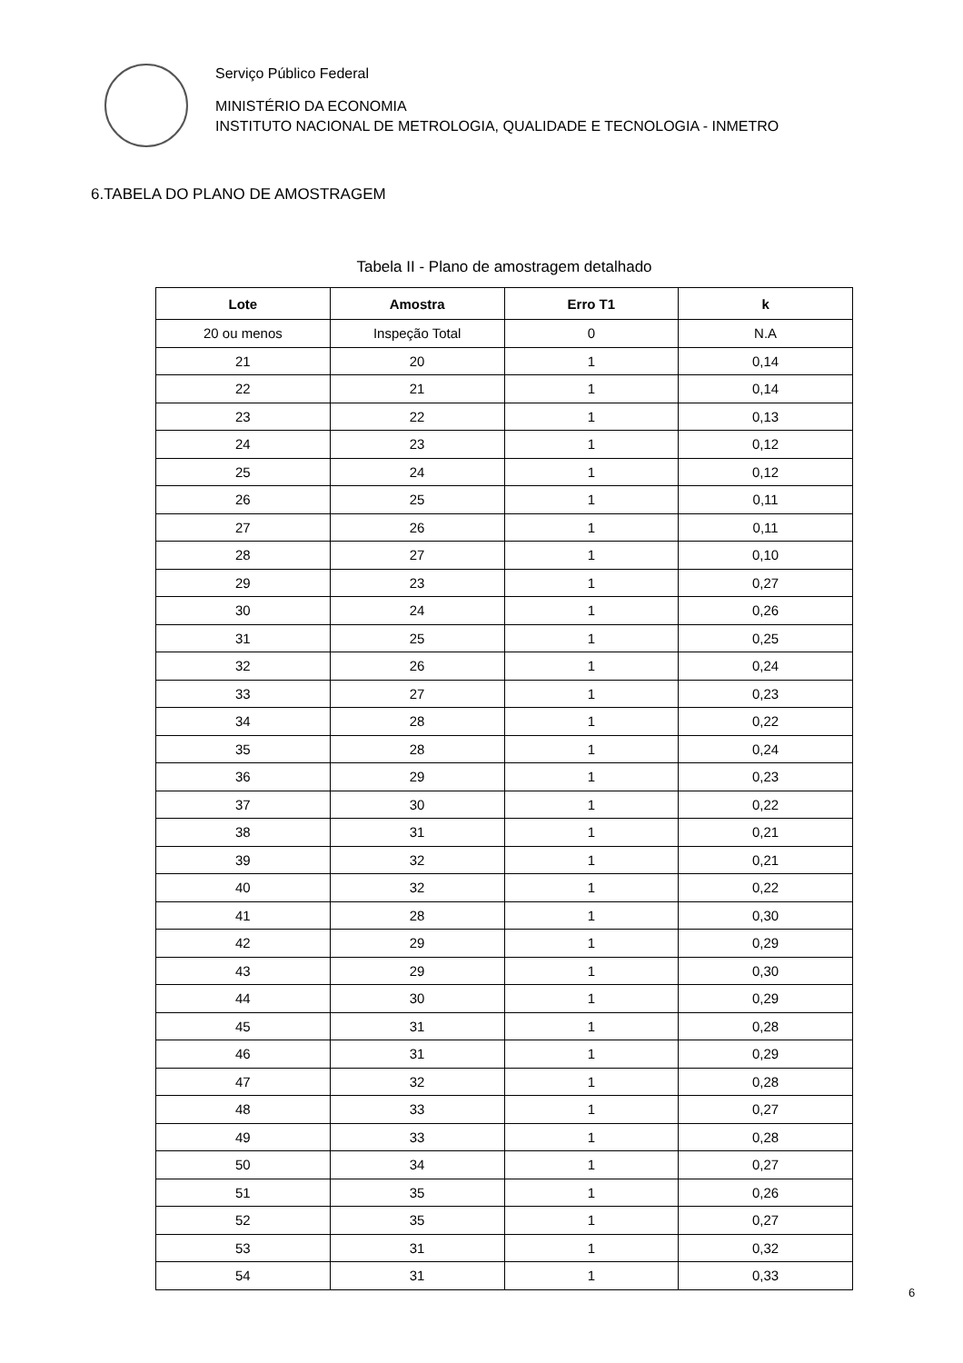Serviço Público Federal
MINISTÉRIO DA ECONOMIA
INSTITUTO NACIONAL DE METROLOGIA, QUALIDADE E TECNOLOGIA - INMETRO
6.TABELA DO PLANO DE AMOSTRAGEM
Tabela II - Plano de amostragem detalhado
| Lote | Amostra | Erro T1 | k |
| --- | --- | --- | --- |
| 20 ou menos | Inspeção Total | 0 | N.A |
| 21 | 20 | 1 | 0,14 |
| 22 | 21 | 1 | 0,14 |
| 23 | 22 | 1 | 0,13 |
| 24 | 23 | 1 | 0,12 |
| 25 | 24 | 1 | 0,12 |
| 26 | 25 | 1 | 0,11 |
| 27 | 26 | 1 | 0,11 |
| 28 | 27 | 1 | 0,10 |
| 29 | 23 | 1 | 0,27 |
| 30 | 24 | 1 | 0,26 |
| 31 | 25 | 1 | 0,25 |
| 32 | 26 | 1 | 0,24 |
| 33 | 27 | 1 | 0,23 |
| 34 | 28 | 1 | 0,22 |
| 35 | 28 | 1 | 0,24 |
| 36 | 29 | 1 | 0,23 |
| 37 | 30 | 1 | 0,22 |
| 38 | 31 | 1 | 0,21 |
| 39 | 32 | 1 | 0,21 |
| 40 | 32 | 1 | 0,22 |
| 41 | 28 | 1 | 0,30 |
| 42 | 29 | 1 | 0,29 |
| 43 | 29 | 1 | 0,30 |
| 44 | 30 | 1 | 0,29 |
| 45 | 31 | 1 | 0,28 |
| 46 | 31 | 1 | 0,29 |
| 47 | 32 | 1 | 0,28 |
| 48 | 33 | 1 | 0,27 |
| 49 | 33 | 1 | 0,28 |
| 50 | 34 | 1 | 0,27 |
| 51 | 35 | 1 | 0,26 |
| 52 | 35 | 1 | 0,27 |
| 53 | 31 | 1 | 0,32 |
| 54 | 31 | 1 | 0,33 |
6